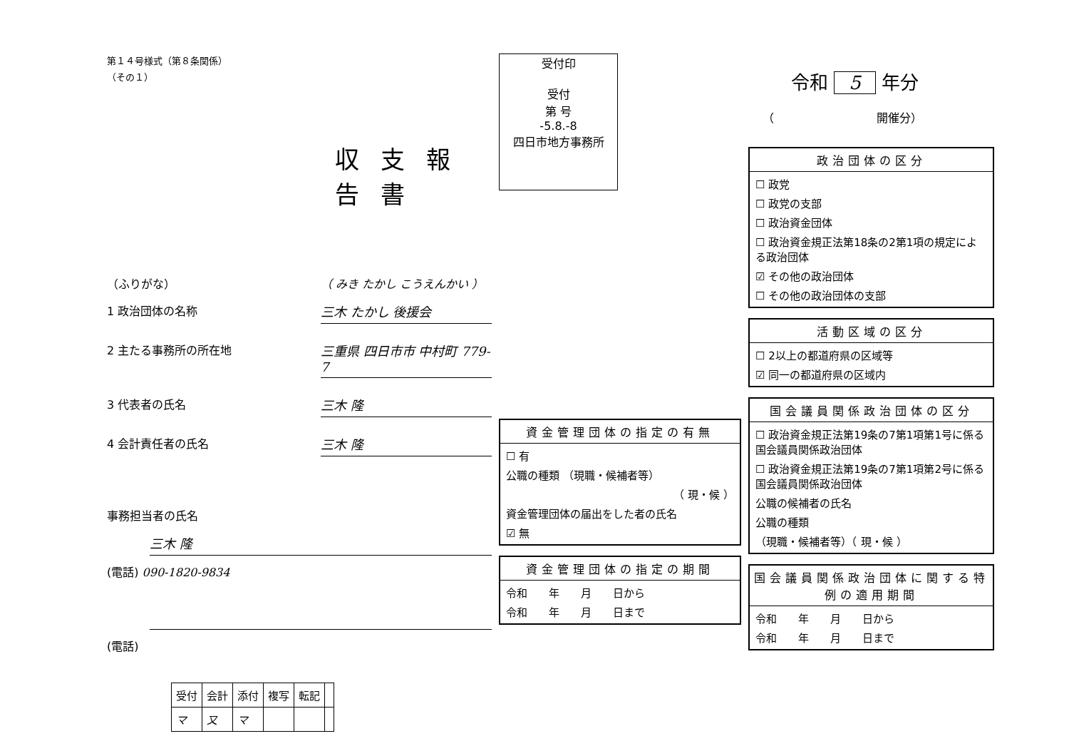第１４号様式（第８条関係）
（その１）
収支報告書
（ふりがな） （ みき たかし こうえんかい ）
1 政治団体の名称 三木 たかし 後援会
2 主たる事務所の所在地 三重県 四日市市 中村町 779-7
3 代表者の氏名 三木 隆
4 会計責任者の氏名 三木 隆
事務担当者の氏名
三木 隆
(電話) 090-1820-9834
(電話)
| 受付 | 会計 | 添付 | 複写 | 転記 | |
| --- | --- | --- | --- | --- | --- |
| マ | 又 | マ | | | |
受付印
受付
第 号
-5.8.-8
四日市地方事務所
資金管理団体の指定の有無
☐ 有
公職の種類 （現職・候補者等）
（ 現・候 ）
資金管理団体の届出をした者の氏名
☑ 無
資金管理団体の指定の期間
令和　　年　　月　　日から
令和　　年　　月　　日まで
令和 5 年分
（　　　　　　　　　開催分）
政治団体の区分
☐ 政党
☐ 政党の支部
☐ 政治資金団体
☐ 政治資金規正法第18条の2第1項の規定による政治団体
☑ その他の政治団体
☐ その他の政治団体の支部
活動区域の区分
☐ 2以上の都道府県の区域等
☑ 同一の都道府県の区域内
国会議員関係政治団体の区分
☐ 政治資金規正法第19条の7第1項第1号に係る国会議員関係政治団体
☐ 政治資金規正法第19条の7第1項第2号に係る国会議員関係政治団体
公職の候補者の氏名
公職の種類
（現職・候補者等）（ 現・候 ）
国会議員関係政治団体に関する特例の適用期間
令和　　年　　月　　日から
令和　　年　　月　　日まで